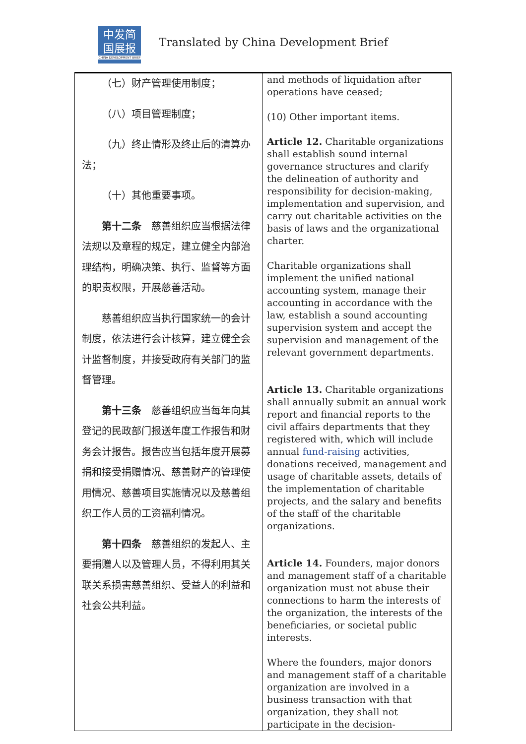中发简
国展报
CHINA DEVELOPMENT BRIEF
Translated by China Development Brief
| （七）财产管理使用制度； （八）项目管理制度； （九）终止情形及终止后的清算办法； （十）其他重要事项。 第十二条 慈善组织应当根据法律法规以及章程的规定，建立健全内部治理结构，明确决策、执行、监督等方面的职责权限，开展慈善活动。 慈善组织应当执行国家统一的会计制度，依法进行会计核算，建立健全会计监督制度，并接受政府有关部门的监督管理。 第十三条 慈善组织应当每年向其登记的民政部门报送年度工作报告和财务会计报告。报告应当包括年度开展募捐和接受捐赠情况、慈善财产的管理使用情况、慈善项目实施情况以及慈善组织工作人员的工资福利情况。 第十四条 慈善组织的发起人、主要捐赠人以及管理人员，不得利用其关联关系损害慈善组织、受益人的利益和社会公共利益。 | and methods of liquidation after operations have ceased; (10) Other important items. Article 12. Charitable organizations shall establish sound internal governance structures and clarify the delineation of authority and responsibility for decision-making, implementation and supervision, and carry out charitable activities on the basis of laws and the organizational charter. Charitable organizations shall implement the unified national accounting system, manage their accounting in accordance with the law, establish a sound accounting supervision system and accept the supervision and management of the relevant government departments. Article 13. Charitable organizations shall annually submit an annual work report and financial reports to the civil affairs departments that they registered with, which will include annual fund-raising activities, donations received, management and usage of charitable assets, details of the implementation of charitable projects, and the salary and benefits of the staff of the charitable organizations. Article 14. Founders, major donors and management staff of a charitable organization must not abuse their connections to harm the interests of the organization, the interests of the beneficiaries, or societal public interests. Where the founders, major donors and management staff of a charitable organization are involved in a business transaction with that organization, they shall not participate in the decision- |